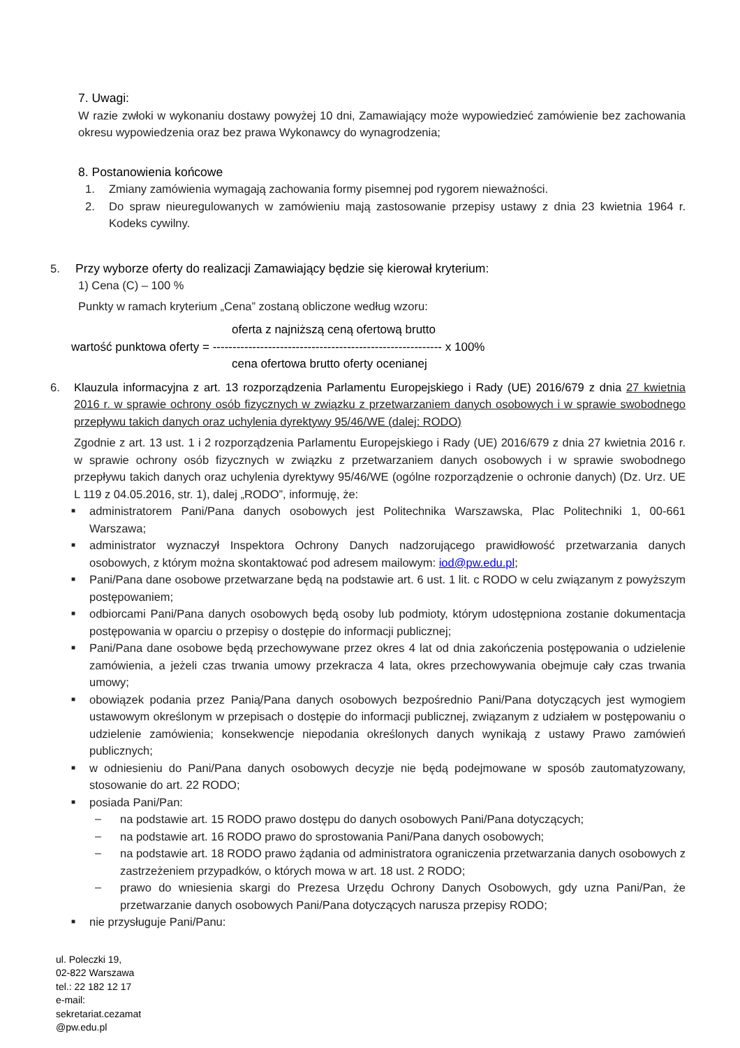7. Uwagi:
W razie zwłoki w wykonaniu dostawy powyżej 10 dni, Zamawiający może wypowiedzieć zamówienie bez zachowania okresu wypowiedzenia oraz bez prawa Wykonawcy do wynagrodzenia;
8. Postanowienia końcowe
1. Zmiany zamówienia wymagają zachowania formy pisemnej pod rygorem nieważności.
2. Do spraw nieuregulowanych w zamówieniu mają zastosowanie przepisy ustawy z dnia 23 kwietnia 1964 r. Kodeks cywilny.
5. Przy wyborze oferty do realizacji Zamawiający będzie się kierował kryterium:
1) Cena (C) – 100 %
Punkty w ramach kryterium „Cena” zostaną obliczone według wzoru:
oferta z najniższą ceną ofertową brutto
wartość punktowa oferty = ---------------------------------------------------------- x 100%
cena ofertowa brutto oferty ocenianej
6. Klauzula informacyjna z art. 13 rozporządzenia Parlamentu Europejskiego i Rady (UE) 2016/679 z dnia 27 kwietnia 2016 r. w sprawie ochrony osób fizycznych w związku z przetwarzaniem danych osobowych i w sprawie swobodnego przepływu takich danych oraz uchylenia dyrektywy 95/46/WE (dalej: RODO)
Zgodnie z art. 13 ust. 1 i 2 rozporządzenia Parlamentu Europejskiego i Rady (UE) 2016/679 z dnia 27 kwietnia 2016 r. w sprawie ochrony osób fizycznych w związku z przetwarzaniem danych osobowych i w sprawie swobodnego przepływu takich danych oraz uchylenia dyrektywy 95/46/WE (ogólne rozporządzenie o ochronie danych) (Dz. Urz. UE L 119 z 04.05.2016, str. 1), dalej „RODO”, informuję, że:
■ administratorem Pani/Pana danych osobowych jest Politechnika Warszawska, Plac Politechniki 1, 00-661 Warszawa;
■ administrator wyznaczył Inspektora Ochrony Danych nadzorującego prawidłowość przetwarzania danych osobowych, z którym można skontaktować pod adresem mailowym: iod@pw.edu.pl;
■ Pani/Pana dane osobowe przetwarzane będą na podstawie art. 6 ust. 1 lit. c RODO w celu związanym z powyższym postępowaniem;
■ odbiorcami Pani/Pana danych osobowych będą osoby lub podmioty, którym udostępniona zostanie dokumentacja postępowania w oparciu o przepisy o dostępie do informacji publicznej;
■ Pani/Pana dane osobowe będą przechowywane przez okres 4 lat od dnia zakończenia postępowania o udzielenie zamówienia, a jeżeli czas trwania umowy przekracza 4 lata, okres przechowywania obejmuje cały czas trwania umowy;
■ obowiązek podania przez Panią/Pana danych osobowych bezpośrednio Pani/Pana dotyczących jest wymogiem ustawowym określonym w przepisach o dostępie do informacji publicznej, związanym z udziałem w postępowaniu o udzielenie zamówienia; konsekwencje niepodania określonych danych wynikają z ustawy Prawo zamówień publicznych;
■ w odniesieniu do Pani/Pana danych osobowych decyzje nie będą podejmowane w sposób zautomatyzowany, stosowanie do art. 22 RODO;
■ posiada Pani/Pan:
– na podstawie art. 15 RODO prawo dostępu do danych osobowych Pani/Pana dotyczących;
– na podstawie art. 16 RODO prawo do sprostowania Pani/Pana danych osobowych;
– na podstawie art. 18 RODO prawo żądania od administratora ograniczenia przetwarzania danych osobowych z zastrzeżeniem przypadków, o których mowa w art. 18 ust. 2 RODO;
– prawo do wniesienia skargi do Prezesa Urzędu Ochrony Danych Osobowych, gdy uzna Pani/Pan, że przetwarzanie danych osobowych Pani/Pana dotyczących narusza przepisy RODO;
■ nie przysługuje Pani/Panu:
ul. Poleczki 19,
02-822 Warszawa
tel.: 22 182 12 17
e-mail:
sekretariat.cezamat
@pw.edu.pl